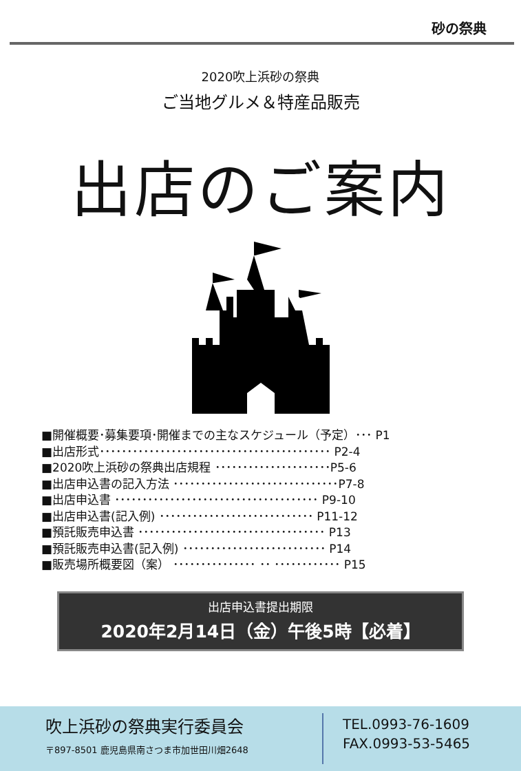砂の祭典
2020吹上浜砂の祭典
ご当地グルメ＆特産品販売
出店のご案内
■開催概要･募集要項･開催までの主なスケジュール（予定）･･･ P1
■出店形式･･････････････････････････････････････････ P2-4
■2020吹上浜砂の祭典出店規程 ･････････････････････P5-6
■出店申込書の記入方法 ･･････････････････････････････P7-8
■出店申込書 ･････････････････････････････････････ P9-10
■出店申込書(記入例) ････････････････････････････ P11-12
■預託販売申込書 ･･････････････････････････････････ P13
■預託販売申込書(記入例) ･･････････････････････････ P14
■販売場所概要図（案） ･･･････････････ ･･ ････････････ P15
出店申込書提出期限
2020年2月14日（金）午後5時【必着】
吹上浜砂の祭典実行委員会
〒897-8501 鹿児島県南さつま市加世田川畑2648
TEL.0993-76-1609
FAX.0993-53-5465